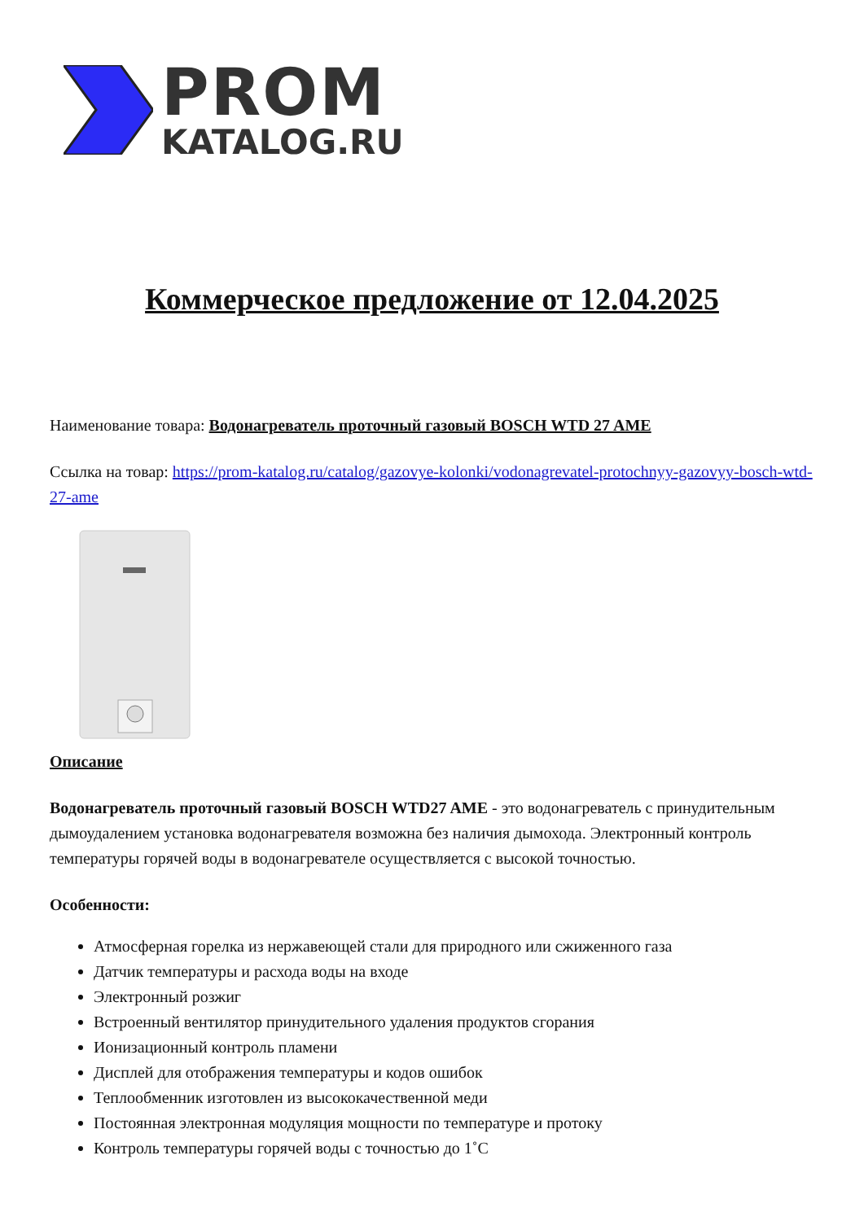PROM
KATALOG.RU
Коммерческое предложение от 12.04.2025
Наименование товара: Водонагреватель проточный газовый BOSCH WTD 27 AME
Ссылка на товар: https://prom-katalog.ru/catalog/gazovye-kolonki/vodonagrevatel-protochnyy-gazovyy-bosch-wtd-27-ame
Описание
Водонагреватель проточный газовый BOSCH WTD27 AME - это водонагреватель с принудительным дымоудалением установка водонагревателя возможна без наличия дымохода. Электронный контроль температуры горячей воды в водонагревателе осуществляется с высокой точностью.
Особенности:
Атмосферная горелка из нержавеющей стали для природного или сжиженного газа
Датчик температуры и расхода воды на входе
Электронный розжиг
Встроенный вентилятор принудительного удаления продуктов сгорания
Ионизационный контроль пламени
Дисплей для отображения температуры и кодов ошибок
Теплообменник изготовлен из высококачественной меди
Постоянная электронная модуляция мощности по температуре и протоку
Контроль температуры горячей воды с точностью до 1˚С